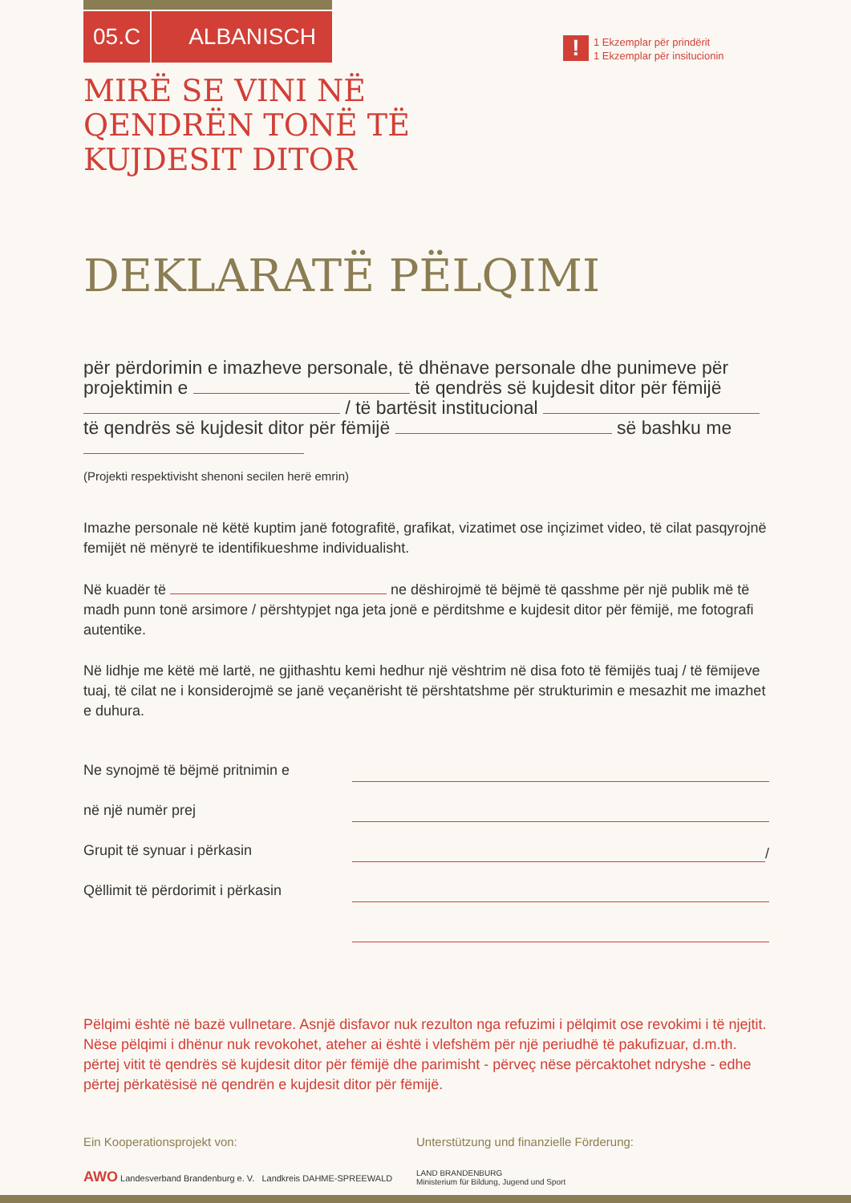05.C ALBANISCH
!
1 Ekzemplar për prindërit
1 Ekzemplar për insitucionin
MIRË SE VINI NË
QENDRËN TONË TË
KUJDESIT DITOR
DEKLARATË PËLQIMI
për përdorimin e imazheve personale, të dhënave personale dhe punimeve për projektimin e të qendrës së kujdesit ditor për fëmijë / të bartësit institucional të qendrës së kujdesit ditor për fëmijë së bashku me
(Projekti respektivisht shenoni secilen herë emrin)
Imazhe personale në këtë kuptim janë fotografitë, grafikat, vizatimet ose inçizimet video, të cilat pasqyrojnë femijët në mënyrë te identifikueshme individualisht.
Në kuadër të ne dëshirojmë të bëjmë të qasshme për një publik më të madh punn tonë arsimore / përshtypjet nga jeta jonë e përditshme e kujdesit ditor për fëmijë, me fotografi autentike.
Në lidhje me këtë më lartë, ne gjithashtu kemi hedhur një vështrim në disa foto të fëmijës tuaj / të fëmijeve tuaj, të cilat ne i konsiderojmë se janë veçanërisht të përshtatshme për strukturimin e mesazhit me imazhet e duhura.
Ne synojmë të bëjmë pritnimin e
në një numër prej
Grupit të synuar i përkasin /
Qëllimit të përdorimit i përkasin
Pëlqimi është në bazë vullnetare. Asnjë disfavor nuk rezulton nga refuzimi i pëlqimit ose revokimi i të njejtit. Nëse pëlqimi i dhënur nuk revokohet, ateher ai është i vlefshëm për një periudhë të pakufizuar, d.m.th. përtej vitit të qendrës së kujdesit ditor për fëmijë dhe parimisht - përveç nëse përcaktohet ndryshe - edhe përtej përkatësisë në qendrën e kujdesit ditor për fëmijë.
Ein Kooperationsprojekt von:
AWO Landesverband Brandenburg e. V. Landkreis DAHME-SPREEWALD
Unterstützung und finanzielle Förderung:
LAND BRANDENBURG
Ministerium für Bildung, Jugend und Sport